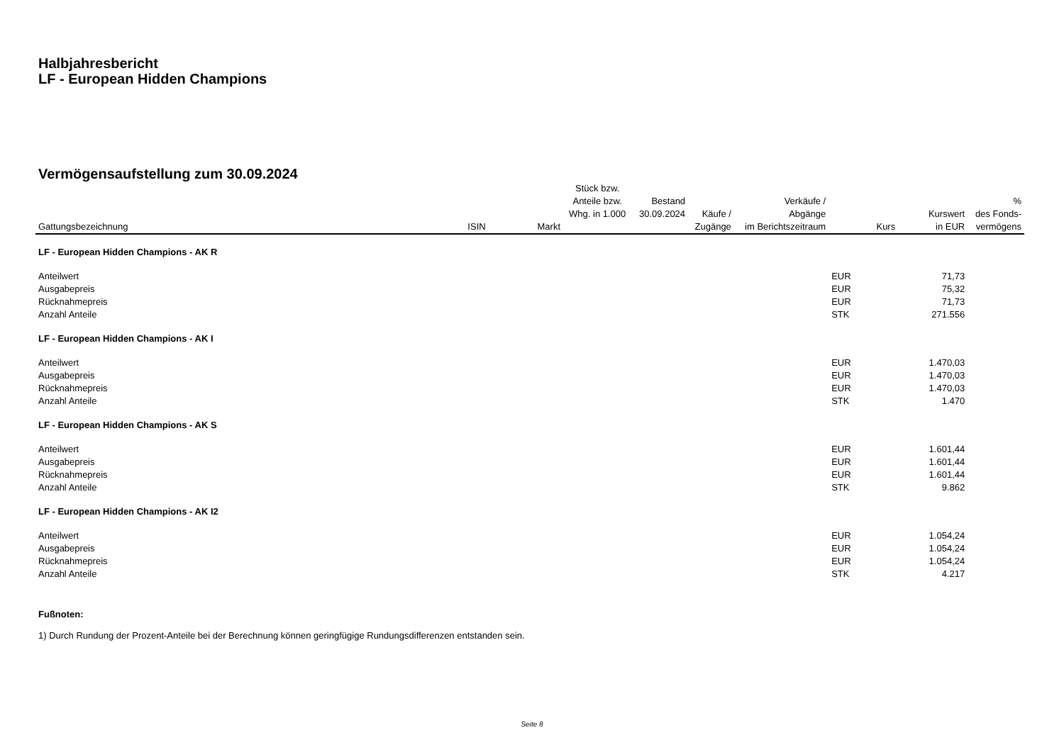Halbjahresbericht
LF - European Hidden Champions
Vermögensaufstellung zum 30.09.2024
| Gattungsbezeichnung | ISIN | Markt | Stück bzw. Anteile bzw. Whg. in 1.000 | Bestand 30.09.2024 | Käufe / Zugänge | Verkäufe / Abgänge im Berichtszeitraum | Kurs | Kurswert in EUR | % des Fonds- vermögens |
| --- | --- | --- | --- | --- | --- | --- | --- | --- | --- |
| LF - European Hidden Champions - AK R | | | | | | | | | |
| Anteilwert | | | | | | | EUR | 71,73 | |
| Ausgabepreis | | | | | | | EUR | 75,32 | |
| Rücknahmepreis | | | | | | | EUR | 71,73 | |
| Anzahl Anteile | | | | | | | STK | 271.556 | |
| LF - European Hidden Champions - AK I | | | | | | | | | |
| Anteilwert | | | | | | | EUR | 1.470,03 | |
| Ausgabepreis | | | | | | | EUR | 1.470,03 | |
| Rücknahmepreis | | | | | | | EUR | 1.470,03 | |
| Anzahl Anteile | | | | | | | STK | 1.470 | |
| LF - European Hidden Champions - AK S | | | | | | | | | |
| Anteilwert | | | | | | | EUR | 1.601,44 | |
| Ausgabepreis | | | | | | | EUR | 1.601,44 | |
| Rücknahmepreis | | | | | | | EUR | 1.601,44 | |
| Anzahl Anteile | | | | | | | STK | 9.862 | |
| LF - European Hidden Champions - AK I2 | | | | | | | | | |
| Anteilwert | | | | | | | EUR | 1.054,24 | |
| Ausgabepreis | | | | | | | EUR | 1.054,24 | |
| Rücknahmepreis | | | | | | | EUR | 1.054,24 | |
| Anzahl Anteile | | | | | | | STK | 4.217 | |
Fußnoten:
1) Durch Rundung der Prozent-Anteile bei der Berechnung können geringfügige Rundungsdifferenzen entstanden sein.
Seite 8